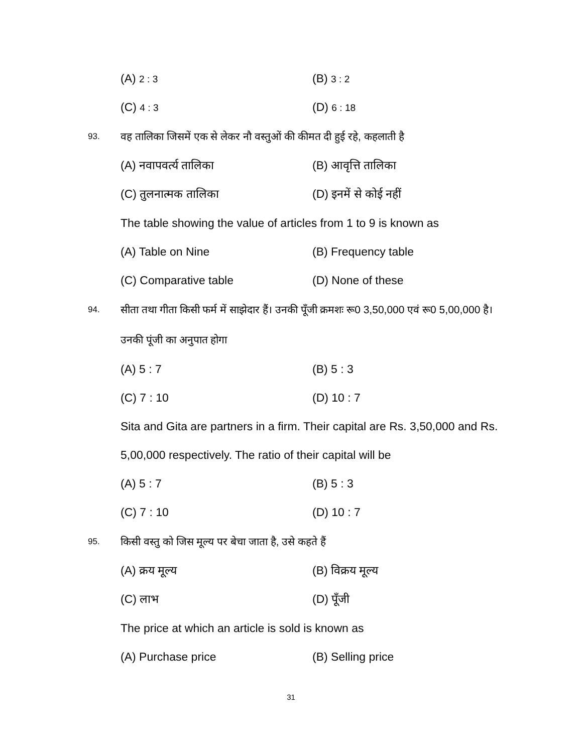(A) 2 : 3
(B) 3 : 2
(C) 4 : 3
(D) 6 : 18
93.
वह तालिका जिसमें एक से लेकर नौ वस्तुओं की कीमत दी हुई रहे, कहलाती है
(A) नवापवर्त्य तालिका (B) आवृत्ति तालिका
(C) तुलनात्मक तालिका (D) इनमें से कोई नहीं
The table showing the value of articles from 1 to 9 is known as
(A) Table on Nine (B) Frequency table
(C) Comparative table (D) None of these
94.
सीता तथा गीता किसी फर्म में साझेदार हैं। उनकी पूँजी क्रमशः रू0 3,50,000 एवं रू0 5,00,000 है। उनकी पूंजी का अनुपात होगा
(A) 5 : 7 (B) 5 : 3
(C) 7 : 10 (D) 10 : 7
Sita and Gita are partners in a firm. Their capital are Rs. 3,50,000 and Rs. 5,00,000 respectively. The ratio of their capital will be
(A) 5 : 7 (B) 5 : 3
(C) 7 : 10 (D) 10 : 7
95.
किसी वस्तु को जिस मूल्य पर बेचा जाता है, उसे कहते हैं
(A) क्रय मूल्य (B) विक्रय मूल्य
(C) लाभ (D) पूँजी
The price at which an article is sold is known as
(A) Purchase price (B) Selling price
31